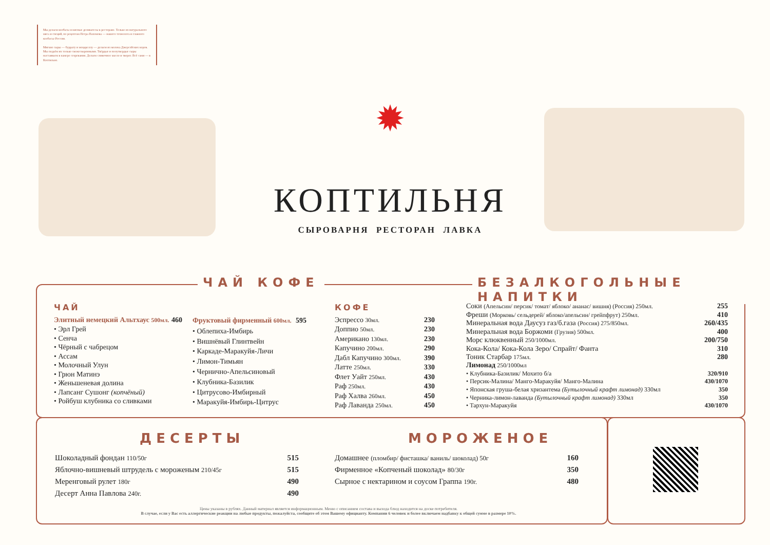Мы делаем колбасы и мясные деликатесы в ресторане. Только из натурального мяса и специй, по рецептам Петра Пахомова — нашего технолога и главного колбасье России.
Мягкие сыры — буррату и моцареллу — делаем из молока Джерсейских коров. Мы подаём их только свежесваренными. Твёрдые и полутвердые сыры настаиваем в камере созревания. Делаем сливочное масло и творог. Всё сами — в Коптильне.
✹
КОПТИЛЬНЯ
СЫРОВАРНЯ РЕСТОРАН ЛАВКА
ЧАЙ КОФЕ БЕЗАЛКОГОЛЬНЫЕ НАПИТКИ
ЧАЙ
Элитный немецкий Альтхаус 500мл. 460
• Эрл Грей
• Сенча
• Чёрный с чабрецом
• Ассам
• Молочный Улун
• Грюн Матинэ
• Женьшеневая долина
• Лапсанг Сушонг (копчёный)
• Ройбуш клубника со сливками
Фруктовый фирменный 600мл. 595
• Облепиха-Имбирь
• Вишнёвый Глинтвейн
• Каркаде-Маракуйя-Личи
• Лимон-Тимьян
• Чернично-Апельсиновый
• Клубника-Базилик
• Цитрусово-Имбирный
• Маракуйя-Имбирь-Цитрус
КОФЕ
Эспрессо 30мл. 230
Доппио 50мл. 230
Американо 130мл. 230
Капучино 200мл. 290
Дабл Капучино 300мл. 390
Латте 250мл. 330
Флет Уайт 250мл. 430
Раф 250мл. 430
Раф Халва 260мл. 450
Раф Лаванда 250мл. 450
Соки (Апельсин/ персик/ томат/ яблоко/ ананас/ вишня) (Россия) 250мл. 255
Фреши (Морковь/ сельдерей/ яблоко/апельсин/ грейпфрут) 250мл. 410
Минеральная вода Даусуз газ/б.газа (Россия) 275/850мл. 260/435
Минеральная вода Боржоми (Грузия) 500мл. 400
Морс клюквенный 250/1000мл. 200/750
Кока-Кола/ Кока-Кола Зеро/ Спрайт/ Фанта 310
Тоник Старбар 175мл. 280
Лимонад 250/1000мл
• Клубника-Базилик/ Мохито б/а 320/910
• Персик-Малина/ Манго-Маракуйя/ Манго-Малина 430/1070
• Японская груша-белая хризантема (Бутылочный крафт лимонад) 330мл 350
• Черника-лимон-лаванда (Бутылочный крафт лимонад) 330мл 350
• Тархун-Маракуйя 430/1070
ДЕСЕРТЫ МОРОЖЕНОЕ
Шоколадный фондан 110/50г 515
Яблочно-вишневый штрудель с мороженым 210/45г 515
Меренговый рулет 180г 490
Десерт Анна Павлова 240г. 490
Домашнее (пломбир/ фисташка/ ваниль/ шоколад) 50г 160
Фирменное «Копченый шоколад» 80/30г 350
Сырное с нектарином и соусом Граппа 190г. 480
Цены указаны в рублях. Данный материал является информационным. Меню с описанием состава и выхода блюд находится на доске потребителя.
В случае, если у Вас есть аллергические реакции на любые продукты, пожалуйста, сообщите об этом Вашему официанту. Компании 6 человек и более включаем надбавку к общей сумме в размере 10%.